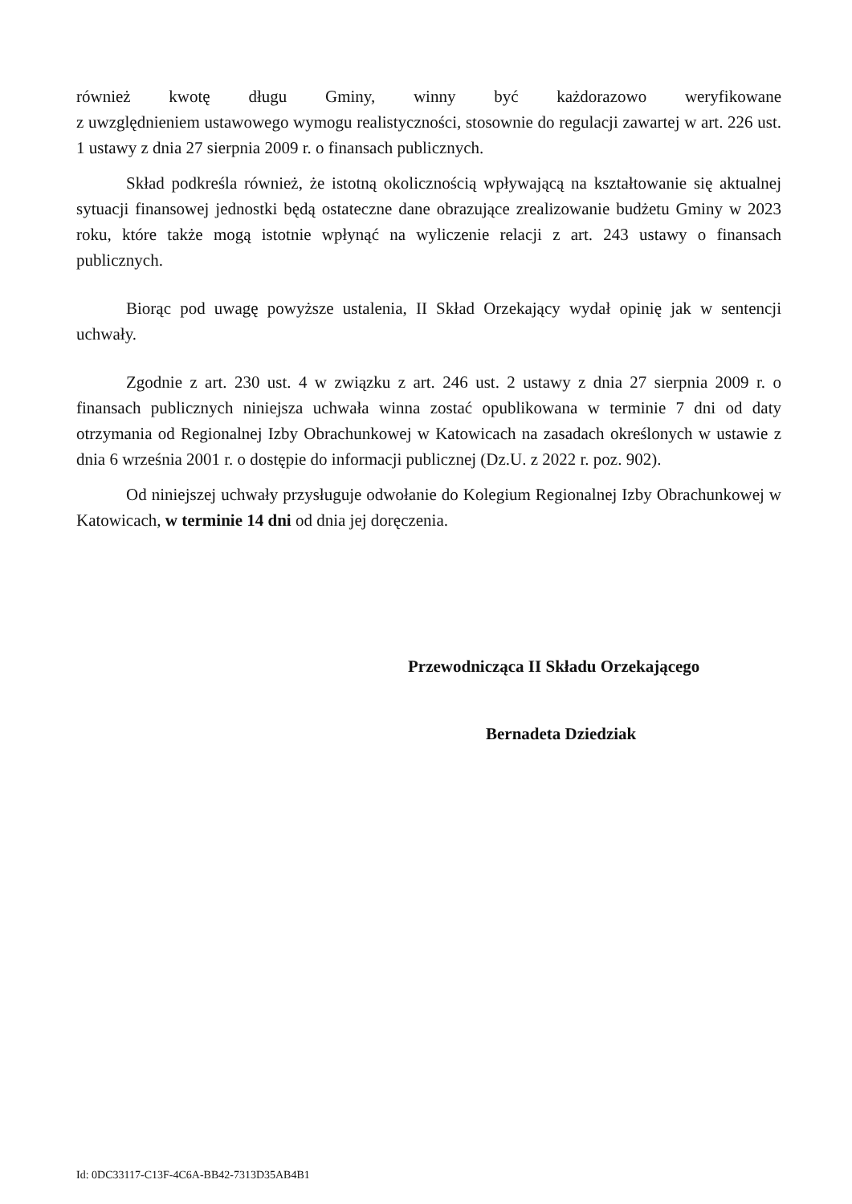również kwotę długu Gminy, winny być każdorazowo weryfikowane
z uwzględnieniem ustawowego wymogu realistyczności, stosownie do regulacji zawartej w art. 226 ust. 1 ustawy z dnia 27 sierpnia 2009 r. o finansach publicznych.
Skład podkreśla również, że istotną okolicznością wpływającą na kształtowanie się aktualnej sytuacji finansowej jednostki będą ostateczne dane obrazujące zrealizowanie budżetu Gminy w 2023 roku, które także mogą istotnie wpłynąć na wyliczenie relacji z art. 243 ustawy o finansach publicznych.
Biorąc pod uwagę powyższe ustalenia, II Skład Orzekający wydał opinię jak w sentencji uchwały.
Zgodnie z art. 230 ust. 4 w związku z art. 246 ust. 2 ustawy z dnia 27 sierpnia 2009 r. o finansach publicznych niniejsza uchwała winna zostać opublikowana w terminie 7 dni od daty otrzymania od Regionalnej Izby Obrachunkowej w Katowicach na zasadach określonych w ustawie z dnia 6 września 2001 r. o dostępie do informacji publicznej (Dz.U. z 2022 r. poz. 902).
Od niniejszej uchwały przysługuje odwołanie do Kolegium Regionalnej Izby Obrachunkowej w Katowicach, w terminie 14 dni od dnia jej doręczenia.
Przewodnicząca II Składu Orzekającego
Bernadeta Dziedziak
Id: 0DC33117-C13F-4C6A-BB42-7313D35AB4B1